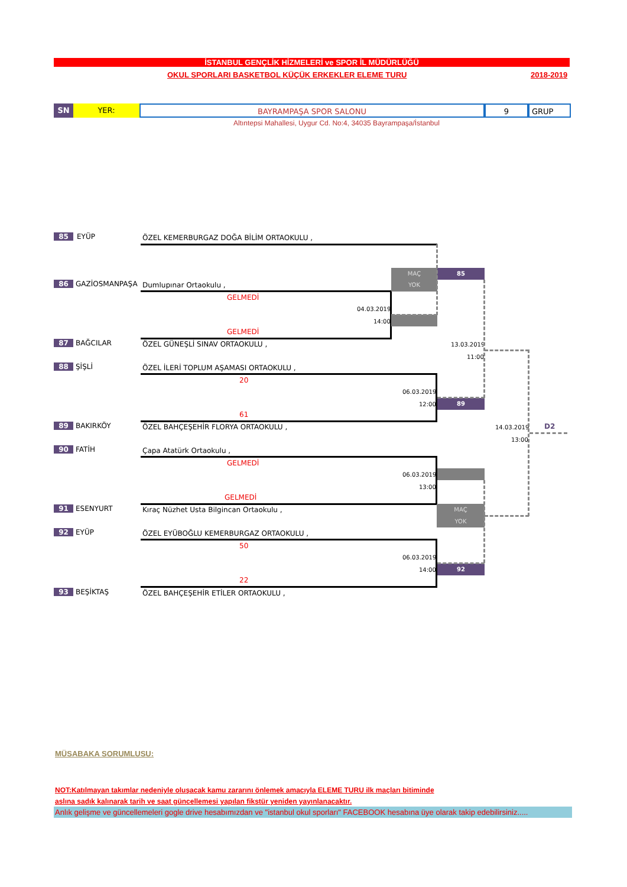İSTANBUL GENÇLİK HİZMELERİ ve SPOR İL MÜDÜRLÜĞÜ
OKUL SPORLARI BASKETBOL KÜÇÜK ERKEKLER ELEME TURU
2018-2019
SN YER: BAYRAMPAŞA SPOR SALONU 9 GRUP
Altıntepsi Mahallesi, Uygur Cd. No:4, 34035 Bayrampaşa/İstanbul
85 EYÜP ÖZEL KEMERBURGAZ DOĞA BİLİM ORTAOKULU ,
86 GAZİOSMANPAŞA Dumlupınar Ortaokulu ,
87 BAĞCILAR ÖZEL GÜNEŞLİ SINAV ORTAOKULU ,
88 ŞİŞLİ ÖZEL İLERİ TOPLUM AŞAMASI ORTAOKULU ,
89 BAKIRKÖY ÖZEL BAHÇEŞEHİR FLORYA ORTAOKULU ,
90 FATİH Çapa Atatürk Ortaokulu ,
91 ESENYURT Kıraç Nüzhet Usta Bilgincan Ortaokulu ,
92 EYÜP ÖZEL EYÜBOĞLU KEMERBURGAZ ORTAOKULU ,
93 BEŞİKTAŞ ÖZEL BAHÇEŞEHİR ETİLER ORTAOKULU ,
GELMEDİ
GELMEDİ
20
61
GELMEDİ
GELMEDİ
50
22
04.03.2019
14:00
06.03.2019
12:00
06.03.2019
13:00
06.03.2019
14:00
13.03.2019
11:00
14.03.2019
13:00
MAÇ
YOK
85
89
MAÇ
YOK
92
D2
MÜSABAKA SORUMLUSU:
NOT:Katılmayan takımlar nedeniyle oluşacak kamu zararını önlemek amacıyla ELEME TURU ilk maçları bitiminde
aslına sadık kalınarak tarih ve saat güncellemesi yapılan fikstür yeniden yayınlanacaktır.
Anlık gelişme ve güncellemeleri gogle drive hesabımızdan ve "istanbul okul sporları" FACEBOOK hesabına üye olarak takip edebilirsiniz.....